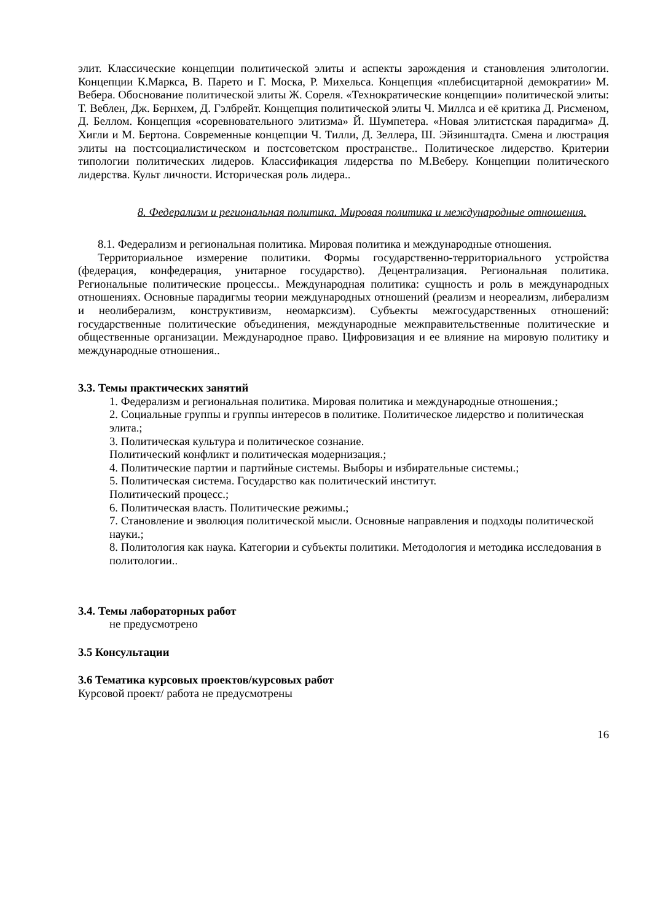элит. Классические концепции политической элиты и аспекты зарождения и становления элитологии. Концепции К.Маркса, В. Парето и Г. Моска, Р. Михельса. Концепция «плебисцитарной демократии» М. Вебера. Обоснование политической элиты Ж. Сореля. «Технократические концепции» политической элиты: Т. Веблен, Дж. Бернхем, Д. Гэлбрейт. Концепция политической элиты Ч. Миллса и её критика Д. Рисменом, Д. Беллом. Концепция «соревновательного элитизма» Й. Шумпетера. «Новая элитистская парадигма» Д. Хигли и М. Бертона. Современные концепции Ч. Тилли, Д. Зеллера, Ш. Эйзинштадта. Смена и люстрация элиты на постсоциалистическом и постсоветском пространстве.. Политическое лидерство. Критерии типологии политических лидеров. Классификация лидерства по М.Веберу. Концепции политического лидерства. Культ личности. Историческая роль лидера..
8. Федерализм и региональная политика. Мировая политика и международные отношения.
8.1. Федерализм и региональная политика. Мировая политика и международные отношения.
Территориальное измерение политики. Формы государственно-территориального устройства (федерация, конфедерация, унитарное государство). Децентрализация. Региональная политика. Региональные политические процессы.. Международная политика: сущность и роль в международных отношениях. Основные парадигмы теории международных отношений (реализм и неореализм, либерализм и неолиберализм, конструктивизм, неомарксизм). Субъекты межгосударственных отношений: государственные политические объединения, международные межправительственные политические и общественные организации. Международное право. Цифровизация и ее влияние на мировую политику и международные отношения..
3.3. Темы практических занятий
1. Федерализм и региональная политика. Мировая политика и международные отношения.;
2. Социальные группы и группы интересов в политике. Политическое лидерство и политическая элита.;
3. Политическая культура и политическое сознание.
Политический конфликт и политическая модернизация.;
4. Политические партии и партийные системы. Выборы и избирательные системы.;
5. Политическая система. Государство как политический институт.
Политический процесс.;
6. Политическая власть. Политические режимы.;
7. Становление и эволюция политической мысли. Основные направления и подходы политической науки.;
8. Политология как наука. Категории и субъекты политики. Методология и методика исследования в политологии..
3.4. Темы лабораторных работ
не предусмотрено
3.5 Консультации
3.6 Тематика курсовых проектов/курсовых работ
Курсовой проект/ работа не предусмотрены
16